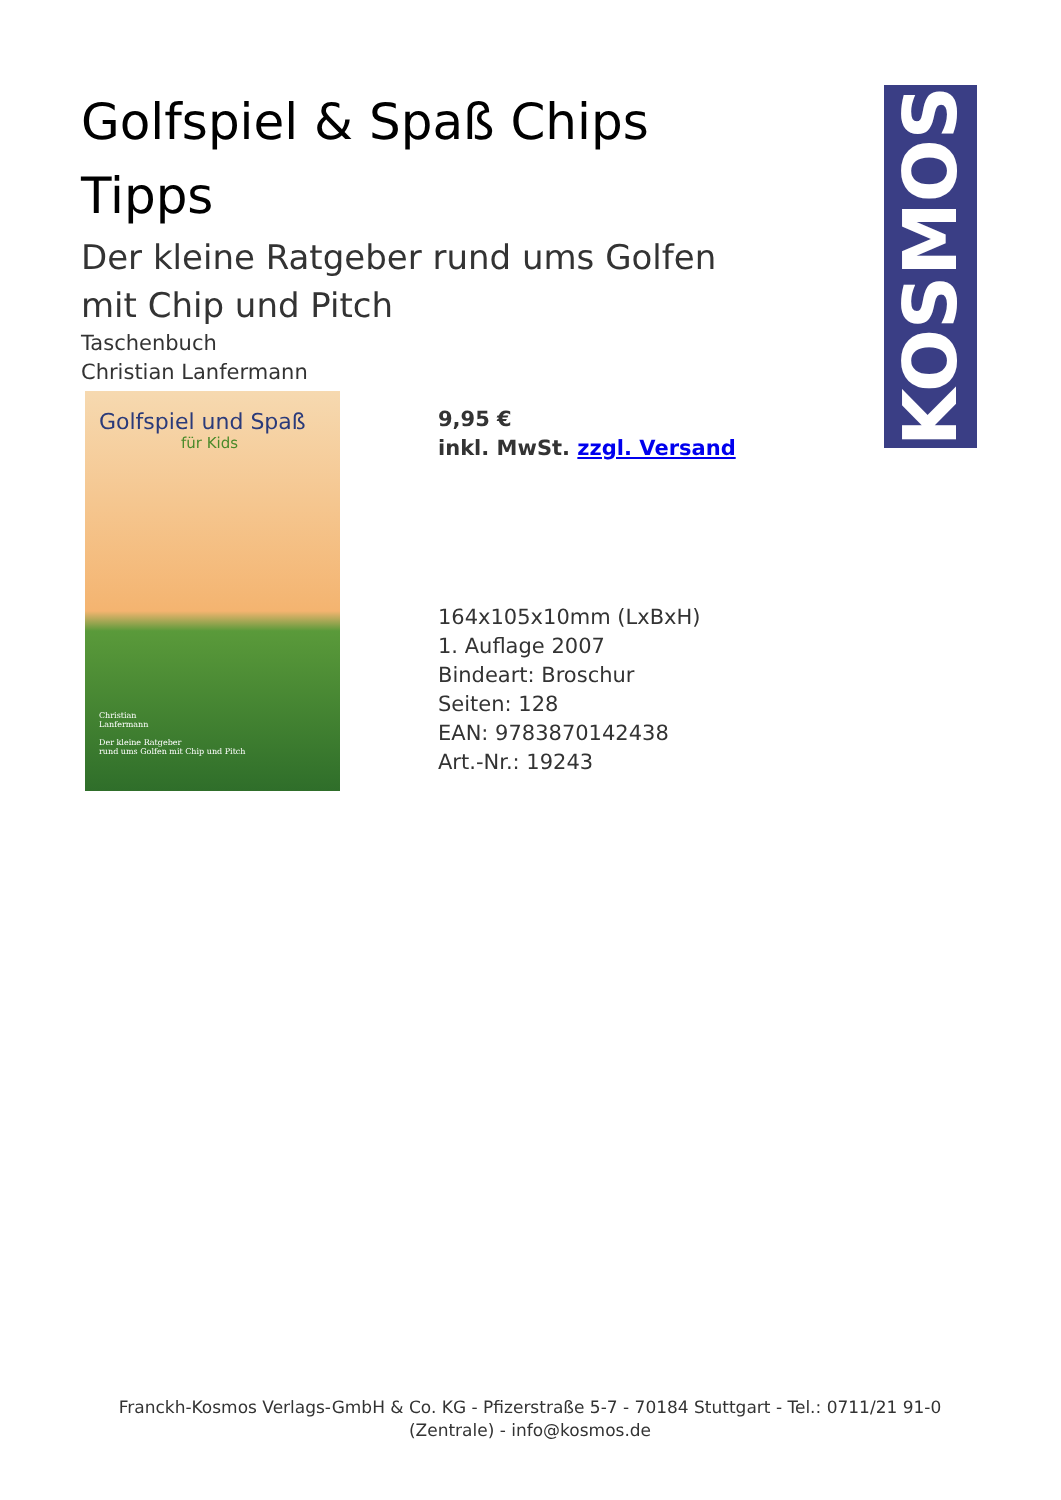KOSMOS
Golfspiel & Spaß Chips Tipps
Der kleine Ratgeber rund ums Golfen mit Chip und Pitch
Taschenbuch
Christian Lanfermann
Golfspiel und Spaß
für Kids
Christian
Lanfermann
Der kleine Ratgeber
rund ums Golfen mit Chip und Pitch
9,95 €
inkl. MwSt. zzgl. Versand
164x105x10mm (LxBxH)
1. Auflage 2007
Bindeart: Broschur
Seiten: 128
EAN: 9783870142438
Art.-Nr.: 19243
Franckh-Kosmos Verlags-GmbH & Co. KG - Pfizerstraße 5-7 - 70184 Stuttgart - Tel.: 0711/21 91-0 (Zentrale) - info@kosmos.de